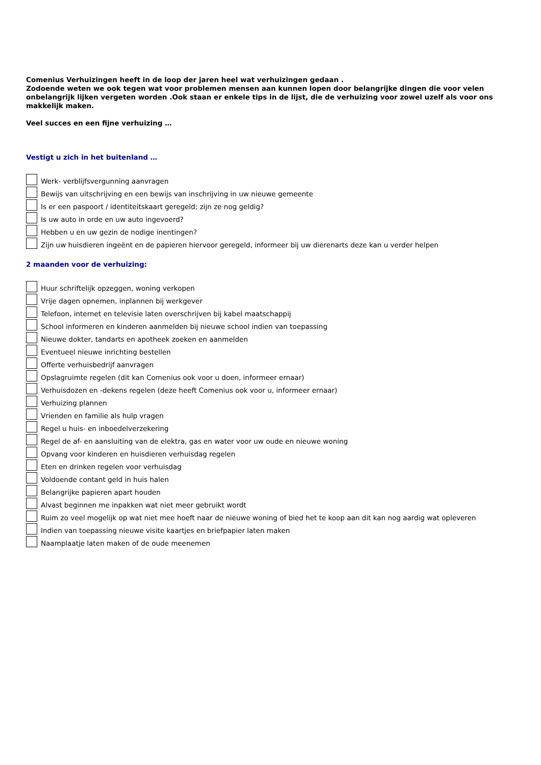Comenius Verhuizingen heeft in de loop der jaren heel wat verhuizingen gedaan .
Zodoende weten we ook tegen wat voor problemen mensen aan kunnen lopen door belangrijke dingen die voor velen onbelangrijk lijken vergeten worden .Ook staan er enkele tips in de lijst, die de verhuizing voor zowel uzelf als voor ons makkelijk maken.
Veel succes en een fijne verhuizing …
Vestigt u zich in het buitenland …
Werk- verblijfsvergunning aanvragen
Bewijs van uitschrijving en een bewijs van inschrijving in uw nieuwe gemeente
Is er een paspoort / identiteitskaart geregeld; zijn ze nog geldig?
Is uw auto in orde en uw auto ingevoerd?
Hebben u en uw gezin de nodige inentingen?
Zijn uw huisdieren ingeënt en de papieren hiervoor geregeld, informeer bij uw dierenarts deze kan u verder helpen
2 maanden voor de verhuizing:
Huur schriftelijk opzeggen, woning verkopen
Vrije dagen opnemen, inplannen bij werkgever
Telefoon, internet en televisie laten overschrijven bij kabel maatschappij
School informeren en kinderen aanmelden bij nieuwe school indien van toepassing
Nieuwe dokter, tandarts en apotheek zoeken en aanmelden
Eventueel nieuwe inrichting bestellen
Offerte verhuisbedrijf aanvragen
Opslagruimte regelen (dit kan Comenius ook voor u doen, informeer ernaar)
Verhuisdozen en -dekens regelen (deze heeft Comenius ook voor u, informeer ernaar)
Verhuizing plannen
Vrienden en familie als hulp vragen
Regel u huis- en inboedelverzekering
Regel de af- en aansluiting van de elektra, gas en water voor uw oude en nieuwe woning
Opvang voor kinderen en huisdieren verhuisdag regelen
Eten en drinken regelen voor verhuisdag
Voldoende contant geld in huis halen
Belangrijke papieren apart houden
Alvast beginnen me inpakken wat niet meer gebruikt wordt
Ruim zo veel mogelijk op wat niet mee hoeft naar de nieuwe woning of bied het te koop aan dit kan nog aardig wat opleveren
Indien van toepassing nieuwe visite kaartjes en briefpapier laten maken
Naamplaatje laten maken of de oude meenemen